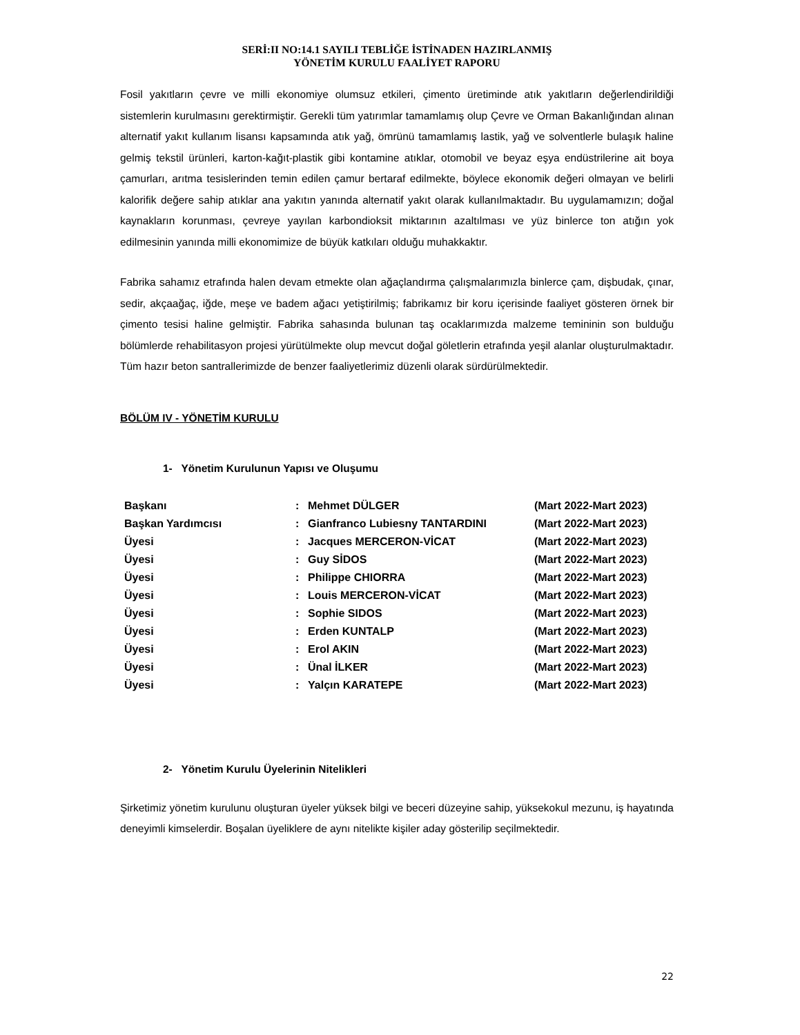SERİ:II NO:14.1 SAYILI TEBLİĞE İSTİNADEN HAZIRLANMIŞ
YÖNETİM KURULU FAALİYET RAPORU
Fosil yakıtların çevre ve milli ekonomiye olumsuz etkileri, çimento üretiminde atık yakıtların değerlendirildiği sistemlerin kurulmasını gerektirmiştir. Gerekli tüm yatırımlar tamamlamış olup Çevre ve Orman Bakanlığından alınan alternatif yakıt kullanım lisansı kapsamında atık yağ, ömrünü tamamlamış lastik, yağ ve solventlerle bulaşık haline gelmiş tekstil ürünleri, karton-kağıt-plastik gibi kontamine atıklar, otomobil ve beyaz eşya endüstrilerine ait boya çamurları, arıtma tesislerinden temin edilen çamur bertaraf edilmekte, böylece ekonomik değeri olmayan ve belirli kalorifik değere sahip atıklar ana yakıtın yanında alternatif yakıt olarak kullanılmaktadır. Bu uygulamamızın; doğal kaynakların korunması, çevreye yayılan karbondioksit miktarının azaltılması ve yüz binlerce ton atığın yok edilmesinin yanında milli ekonomimize de büyük katkıları olduğu muhakkaktır.
Fabrika sahamız etrafında halen devam etmekte olan ağaçlandırma çalışmalarımızla binlerce çam, dişbudak, çınar, sedir, akçaağaç, iğde, meşe ve badem ağacı yetiştirilmiş; fabrikamız bir koru içerisinde faaliyet gösteren örnek bir çimento tesisi haline gelmiştir. Fabrika sahasında bulunan taş ocaklarımızda malzeme temininin son bulduğu bölümlerde rehabilitasyon projesi yürütülmekte olup mevcut doğal göletlerin etrafında yeşil alanlar oluşturulmaktadır. Tüm hazır beton santrallerimizde de benzer faaliyetlerimiz düzenli olarak sürdürülmektedir.
BÖLÜM IV - YÖNETİM KURULU
1- Yönetim Kurulunun Yapısı ve Oluşumu
| Başkanı | : | Mehmet DÜLGER | (Mart 2022-Mart 2023) |
| Başkan Yardımcısı | : | Gianfranco Lubiesny TANTARDINI | (Mart 2022-Mart 2023) |
| Üyesi | : | Jacques MERCERON-VİCAT | (Mart 2022-Mart 2023) |
| Üyesi | : | Guy SİDOS | (Mart 2022-Mart 2023) |
| Üyesi | : | Philippe CHIORRA | (Mart 2022-Mart 2023) |
| Üyesi | : | Louis MERCERON-VİCAT | (Mart 2022-Mart 2023) |
| Üyesi | : | Sophie SIDOS | (Mart 2022-Mart 2023) |
| Üyesi | : | Erden KUNTALP | (Mart 2022-Mart 2023) |
| Üyesi | : | Erol AKIN | (Mart 2022-Mart 2023) |
| Üyesi | : | Ünal İLKER | (Mart 2022-Mart 2023) |
| Üyesi | : | Yalçın KARATEPE | (Mart 2022-Mart 2023) |
2- Yönetim Kurulu Üyelerinin Nitelikleri
Şirketimiz yönetim kurulunu oluşturan üyeler yüksek bilgi ve beceri düzeyine sahip, yüksekokul mezunu, iş hayatında deneyimli kimselerdir. Boşalan üyeliklere de aynı nitelikte kişiler aday gösterilip seçilmektedir.
22